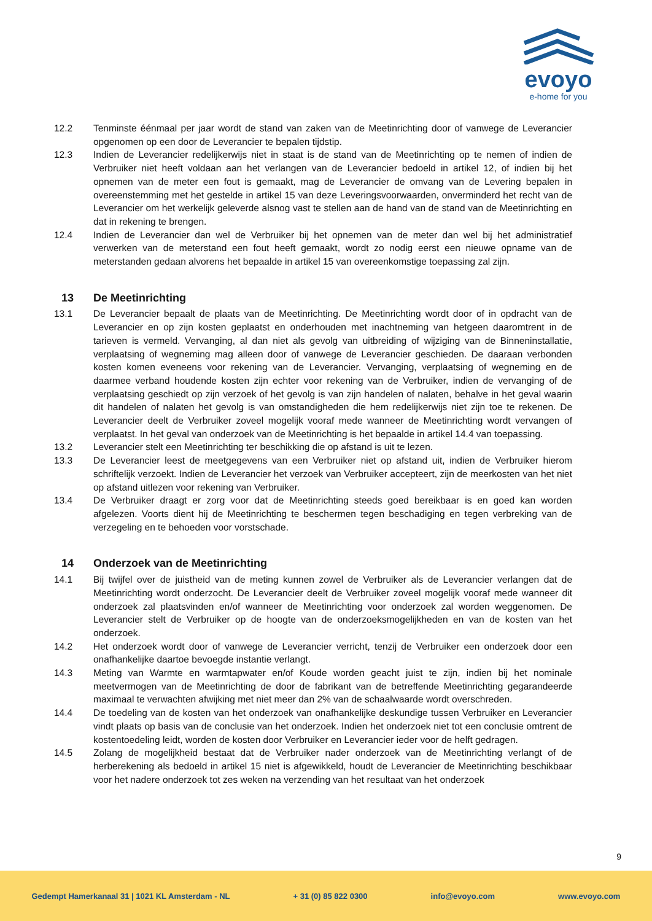evoyo
e-home for you
12.2 Tenminste éénmaal per jaar wordt de stand van zaken van de Meetinrichting door of vanwege de Leverancier opgenomen op een door de Leverancier te bepalen tijdstip.
12.3 Indien de Leverancier redelijkerwijs niet in staat is de stand van de Meetinrichting op te nemen of indien de Verbruiker niet heeft voldaan aan het verlangen van de Leverancier bedoeld in artikel 12, of indien bij het opnemen van de meter een fout is gemaakt, mag de Leverancier de omvang van de Levering bepalen in overeenstemming met het gestelde in artikel 15 van deze Leveringsvoorwaarden, onverminderd het recht van de Leverancier om het werkelijk geleverde alsnog vast te stellen aan de hand van de stand van de Meetinrichting en dat in rekening te brengen.
12.4 Indien de Leverancier dan wel de Verbruiker bij het opnemen van de meter dan wel bij het administratief verwerken van de meterstand een fout heeft gemaakt, wordt zo nodig eerst een nieuwe opname van de meterstanden gedaan alvorens het bepaalde in artikel 15 van overeenkomstige toepassing zal zijn.
13 De Meetinrichting
13.1 De Leverancier bepaalt de plaats van de Meetinrichting. De Meetinrichting wordt door of in opdracht van de Leverancier en op zijn kosten geplaatst en onderhouden met inachtneming van hetgeen daaromtrent in de tarieven is vermeld. Vervanging, al dan niet als gevolg van uitbreiding of wijziging van de Binneninstallatie, verplaatsing of wegneming mag alleen door of vanwege de Leverancier geschieden. De daaraan verbonden kosten komen eveneens voor rekening van de Leverancier. Vervanging, verplaatsing of wegneming en de daarmee verband houdende kosten zijn echter voor rekening van de Verbruiker, indien de vervanging of de verplaatsing geschiedt op zijn verzoek of het gevolg is van zijn handelen of nalaten, behalve in het geval waarin dit handelen of nalaten het gevolg is van omstandigheden die hem redelijkerwijs niet zijn toe te rekenen. De Leverancier deelt de Verbruiker zoveel mogelijk vooraf mede wanneer de Meetinrichting wordt vervangen of verplaatst. In het geval van onderzoek van de Meetinrichting is het bepaalde in artikel 14.4 van toepassing.
13.2 Leverancier stelt een Meetinrichting ter beschikking die op afstand is uit te lezen.
13.3 De Leverancier leest de meetgegevens van een Verbruiker niet op afstand uit, indien de Verbruiker hierom schriftelijk verzoekt. Indien de Leverancier het verzoek van Verbruiker accepteert, zijn de meerkosten van het niet op afstand uitlezen voor rekening van Verbruiker.
13.4 De Verbruiker draagt er zorg voor dat de Meetinrichting steeds goed bereikbaar is en goed kan worden afgelezen. Voorts dient hij de Meetinrichting te beschermen tegen beschadiging en tegen verbreking van de verzegeling en te behoeden voor vorstschade.
14 Onderzoek van de Meetinrichting
14.1 Bij twijfel over de juistheid van de meting kunnen zowel de Verbruiker als de Leverancier verlangen dat de Meetinrichting wordt onderzocht. De Leverancier deelt de Verbruiker zoveel mogelijk vooraf mede wanneer dit onderzoek zal plaatsvinden en/of wanneer de Meetinrichting voor onderzoek zal worden weggenomen. De Leverancier stelt de Verbruiker op de hoogte van de onderzoeksmogelijkheden en van de kosten van het onderzoek.
14.2 Het onderzoek wordt door of vanwege de Leverancier verricht, tenzij de Verbruiker een onderzoek door een onafhankelijke daartoe bevoegde instantie verlangt.
14.3 Meting van Warmte en warmtapwater en/of Koude worden geacht juist te zijn, indien bij het nominale meetvermogen van de Meetinrichting de door de fabrikant van de betreffende Meetinrichting gegarandeerde maximaal te verwachten afwijking met niet meer dan 2% van de schaalwaarde wordt overschreden.
14.4 De toedeling van de kosten van het onderzoek van onafhankelijke deskundige tussen Verbruiker en Leverancier vindt plaats op basis van de conclusie van het onderzoek. Indien het onderzoek niet tot een conclusie omtrent de kostentoedeling leidt, worden de kosten door Verbruiker en Leverancier ieder voor de helft gedragen.
14.5 Zolang de mogelijkheid bestaat dat de Verbruiker nader onderzoek van de Meetinrichting verlangt of de herberekening als bedoeld in artikel 15 niet is afgewikkeld, houdt de Leverancier de Meetinrichting beschikbaar voor het nadere onderzoek tot zes weken na verzending van het resultaat van het onderzoek
9
Gedempt Hamerkanaal 31 | 1021 KL Amsterdam - NL + 31 (0) 85 822 0300 info@evoyo.com www.evoyo.com